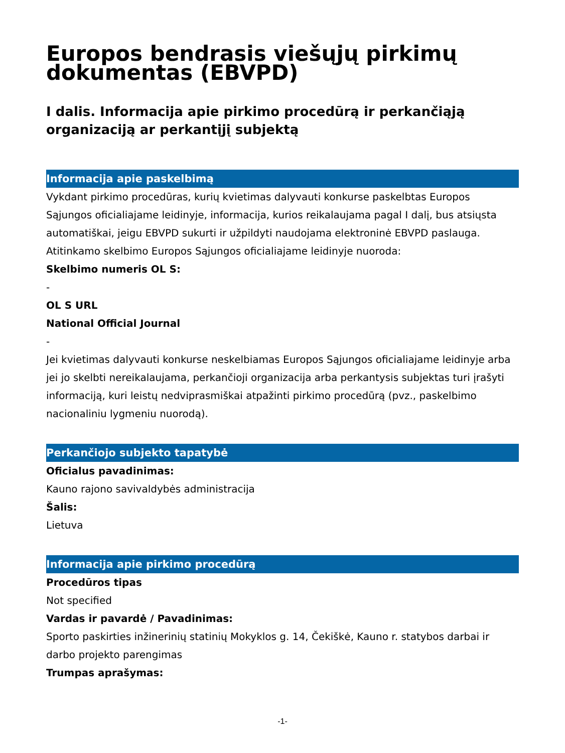Europos bendrasis viešųjų pirkimų dokumentas (EBVPD)
I dalis. Informacija apie pirkimo procedūrą ir perkančiąją organizaciją ar perkantįjį subjektą
Informacija apie paskelbimą
Vykdant pirkimo procedūras, kurių kvietimas dalyvauti konkurse paskelbtas Europos Sąjungos oficialiajame leidinyje, informacija, kurios reikalaujama pagal I dalį, bus atsiųsta automatiškai, jeigu EBVPD sukurti ir užpildyti naudojama elektroninė EBVPD paslauga. Atitinkamo skelbimo Europos Sąjungos oficialiajame leidinyje nuoroda:
Skelbimo numeris OL S:
-
OL S URL
National Official Journal
-
Jei kvietimas dalyvauti konkurse neskelbiamas Europos Sąjungos oficialiajame leidinyje arba jei jo skelbti nereikalaujama, perkančioji organizacija arba perkantysis subjektas turi įrašyti informaciją, kuri leistų nedviprasmiškai atpažinti pirkimo procedūrą (pvz., paskelbimo nacionaliniu lygmeniu nuorodą).
Perkančiojo subjekto tapatybė
Oficialus pavadinimas:
Kauno rajono savivaldybės administracija
Šalis:
Lietuva
Informacija apie pirkimo procedūrą
Procedūros tipas
Not specified
Vardas ir pavardė / Pavadinimas:
Sporto paskirties inžinerinių statinių Mokyklos g. 14, Čekiškė, Kauno r. statybos darbai ir darbo projekto parengimas
Trumpas aprašymas:
-1-